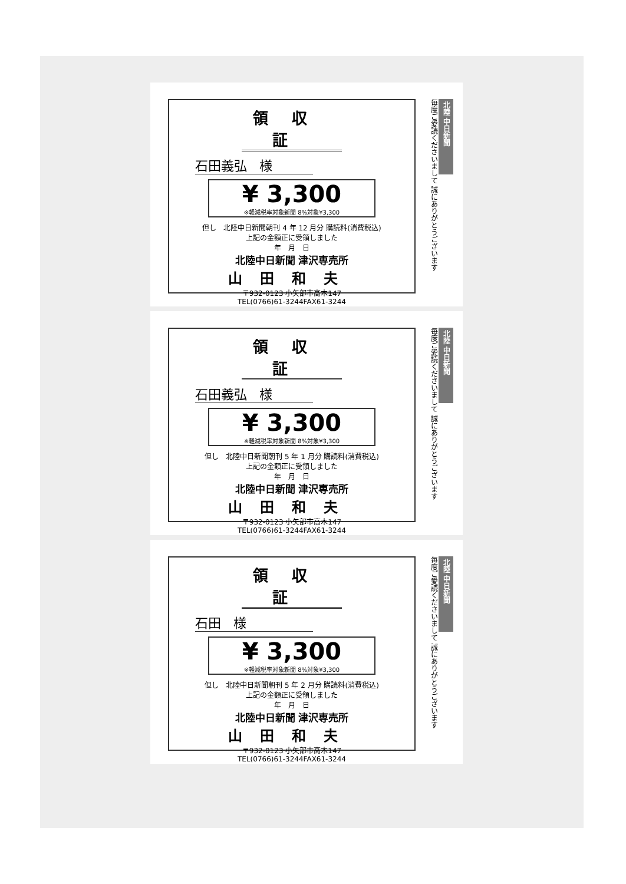領収証
石田義弘 様
¥ 3,300
※軽減税率対象新聞 8%対象¥3,300
但し　北陸中日新聞朝刊 4 年 12 月分 購読料(消費税込)
上記の金額正に受領しました
年　月　日
北陸中日新聞 津沢専売所
山田和夫
〒932-0123 小矢部市高木147
TEL(0766)61-3244FAX61-3244
北陸 中日新聞
毎度ご愛読くださいまして 誠にありがとうございます
領収証
石田義弘 様
¥ 3,300
※軽減税率対象新聞 8%対象¥3,300
但し　北陸中日新聞朝刊 5 年 1 月分 購読料(消費税込)
上記の金額正に受領しました
年　月　日
北陸中日新聞 津沢専売所
山田和夫
〒932-0123 小矢部市高木147
TEL(0766)61-3244FAX61-3244
北陸 中日新聞
毎度ご愛読くださいまして 誠にありがとうございます
領収証
石田 様
¥ 3,300
※軽減税率対象新聞 8%対象¥3,300
但し　北陸中日新聞朝刊 5 年 2 月分 購読料(消費税込)
上記の金額正に受領しました
年　月　日
北陸中日新聞 津沢専売所
山田和夫
〒932-0123 小矢部市高木147
TEL(0766)61-3244FAX61-3244
北陸 中日新聞
毎度ご愛読くださいまして 誠にありがとうございます